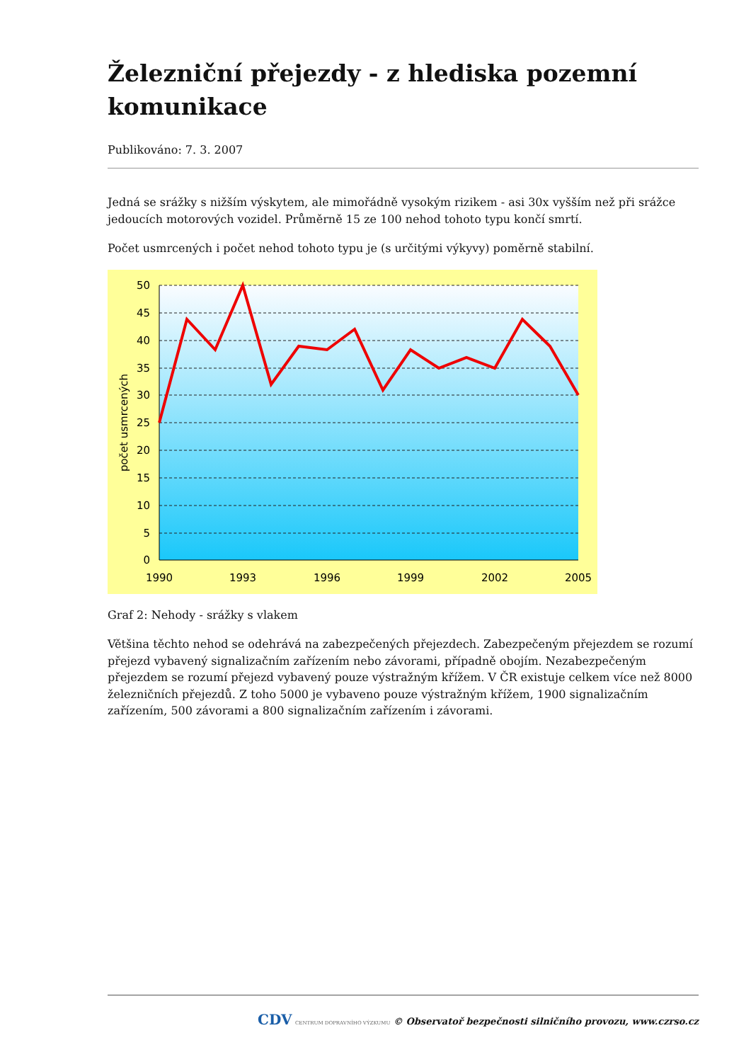Železniční přejezdy - z hlediska pozemní komunikace
Publikováno: 7. 3. 2007
Jedná se srážky s nižším výskytem, ale mimořádně vysokým rizikem - asi 30x vyšším než při srážce jedoucích motorových vozidel. Průměrně 15 ze 100 nehod tohoto typu končí smrtí.
Počet usmrcených i počet nehod tohoto typu je (s určitými výkyvy) poměrně stabilní.
50
45
40
35
30
25
20
15
10
5
0
1990
1993
1996
1999
2002
2005
počet usmrcených
Graf 2: Nehody - srážky s vlakem
Většina těchto nehod se odehrává na zabezpečených přejezdech. Zabezpečeným přejezdem se rozumí přejezd vybavený signalizačním zařízením nebo závorami, případně obojím. Nezabezpečeným přejezdem se rozumí přejezd vybavený pouze výstražným křížem. V ČR existuje celkem více než 8000 železničních přejezdů. Z toho 5000 je vybaveno pouze výstražným křížem, 1900 signalizačním zařízením, 500 závorami a 800 signalizačním zařízením i závorami.
CDV CENTRUM DOPRAVNÍHO VÝZKUMU © Observatoř bezpečnosti silničního provozu, www.czrso.cz